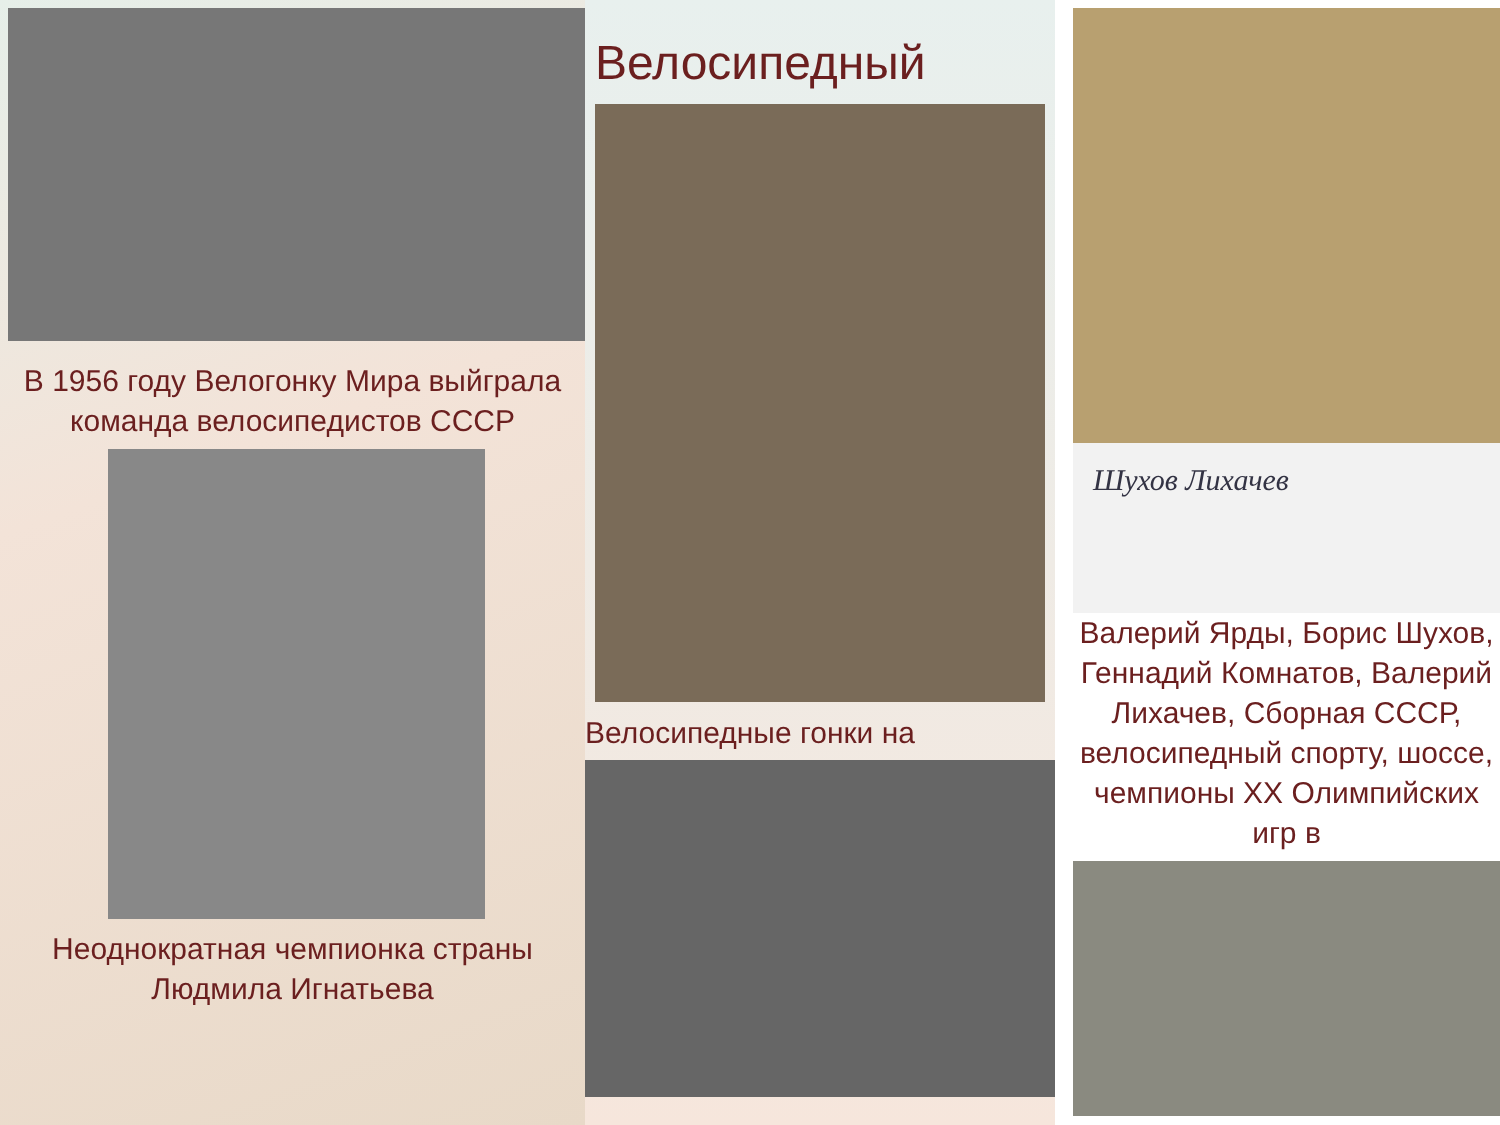В 1956 году Велогонку Мира выйграла команда велосипедистов СССР
Неоднократная чемпионка страны Людмила Игнатьева
Велосипедный
Велосипедные гонки на
Шухов Лихачев
Валерий Ярды, Борис Шухов, Геннадий Комнатов, Валерий Лихачев, Сборная СССР, велосипедный спорту, шоссе, чемпионы XX Олимпийских игр в